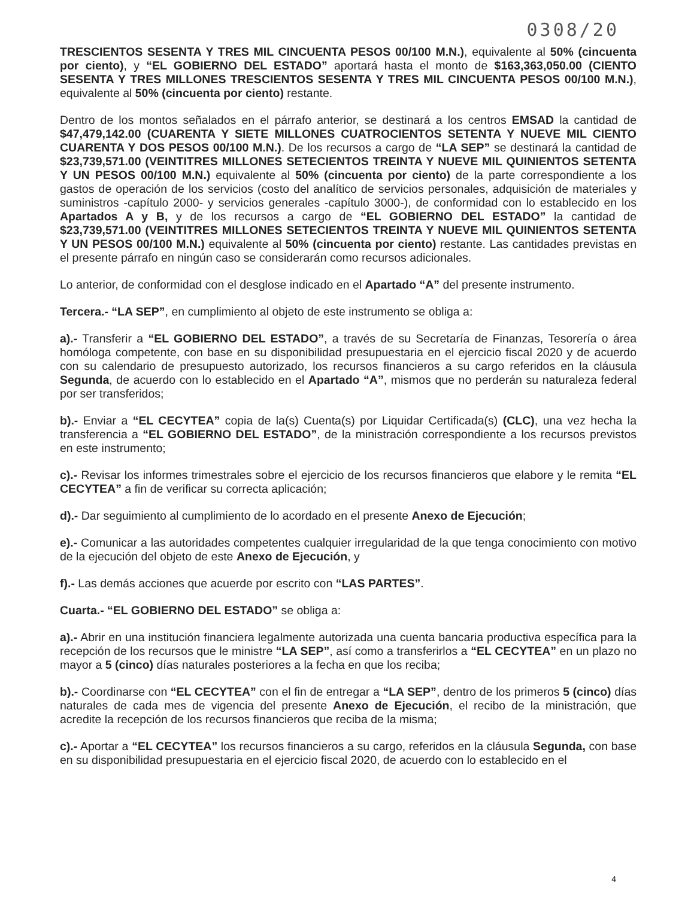0308/20
TRESCIENTOS SESENTA Y TRES MIL CINCUENTA PESOS 00/100 M.N.), equivalente al 50% (cincuenta por ciento), y “EL GOBIERNO DEL ESTADO” aportará hasta el monto de $163,363,050.00 (CIENTO SESENTA Y TRES MILLONES TRESCIENTOS SESENTA Y TRES MIL CINCUENTA PESOS 00/100 M.N.), equivalente al 50% (cincuenta por ciento) restante.
Dentro de los montos señalados en el párrafo anterior, se destinará a los centros EMSAD la cantidad de $47,479,142.00 (CUARENTA Y SIETE MILLONES CUATROCIENTOS SETENTA Y NUEVE MIL CIENTO CUARENTA Y DOS PESOS 00/100 M.N.). De los recursos a cargo de “LA SEP” se destinará la cantidad de $23,739,571.00 (VEINTITRES MILLONES SETECIENTOS TREINTA Y NUEVE MIL QUINIENTOS SETENTA Y UN PESOS 00/100 M.N.) equivalente al 50% (cincuenta por ciento) de la parte correspondiente a los gastos de operación de los servicios (costo del analítico de servicios personales, adquisición de materiales y suministros -capítulo 2000- y servicios generales -capítulo 3000-), de conformidad con lo establecido en los Apartados A y B, y de los recursos a cargo de “EL GOBIERNO DEL ESTADO” la cantidad de $23,739,571.00 (VEINTITRES MILLONES SETECIENTOS TREINTA Y NUEVE MIL QUINIENTOS SETENTA Y UN PESOS 00/100 M.N.) equivalente al 50% (cincuenta por ciento) restante. Las cantidades previstas en el presente párrafo en ningún caso se considerarán como recursos adicionales.
Lo anterior, de conformidad con el desglose indicado en el Apartado “A” del presente instrumento.
Tercera.- “LA SEP”, en cumplimiento al objeto de este instrumento se obliga a:
a).- Transferir a “EL GOBIERNO DEL ESTADO”, a través de su Secretaría de Finanzas, Tesorería o área homóloga competente, con base en su disponibilidad presupuestaria en el ejercicio fiscal 2020 y de acuerdo con su calendario de presupuesto autorizado, los recursos financieros a su cargo referidos en la cláusula Segunda, de acuerdo con lo establecido en el Apartado “A”, mismos que no perderán su naturaleza federal por ser transferidos;
b).- Enviar a “EL CECYTEA” copia de la(s) Cuenta(s) por Liquidar Certificada(s) (CLC), una vez hecha la transferencia a “EL GOBIERNO DEL ESTADO”, de la ministración correspondiente a los recursos previstos en este instrumento;
c).- Revisar los informes trimestrales sobre el ejercicio de los recursos financieros que elabore y le remita “EL CECYTEA” a fin de verificar su correcta aplicación;
d).- Dar seguimiento al cumplimiento de lo acordado en el presente Anexo de Ejecución;
e).- Comunicar a las autoridades competentes cualquier irregularidad de la que tenga conocimiento con motivo de la ejecución del objeto de este Anexo de Ejecución, y
f).- Las demás acciones que acuerde por escrito con “LAS PARTES”.
Cuarta.- “EL GOBIERNO DEL ESTADO” se obliga a:
a).- Abrir en una institución financiera legalmente autorizada una cuenta bancaria productiva específica para la recepción de los recursos que le ministre “LA SEP”, así como a transferirlos a “EL CECYTEA” en un plazo no mayor a 5 (cinco) días naturales posteriores a la fecha en que los reciba;
b).- Coordinarse con “EL CECYTEA” con el fin de entregar a “LA SEP”, dentro de los primeros 5 (cinco) días naturales de cada mes de vigencia del presente Anexo de Ejecución, el recibo de la ministración, que acredite la recepción de los recursos financieros que reciba de la misma;
c).- Aportar a “EL CECYTEA” los recursos financieros a su cargo, referidos en la cláusula Segunda, con base en su disponibilidad presupuestaria en el ejercicio fiscal 2020, de acuerdo con lo establecido en el
4